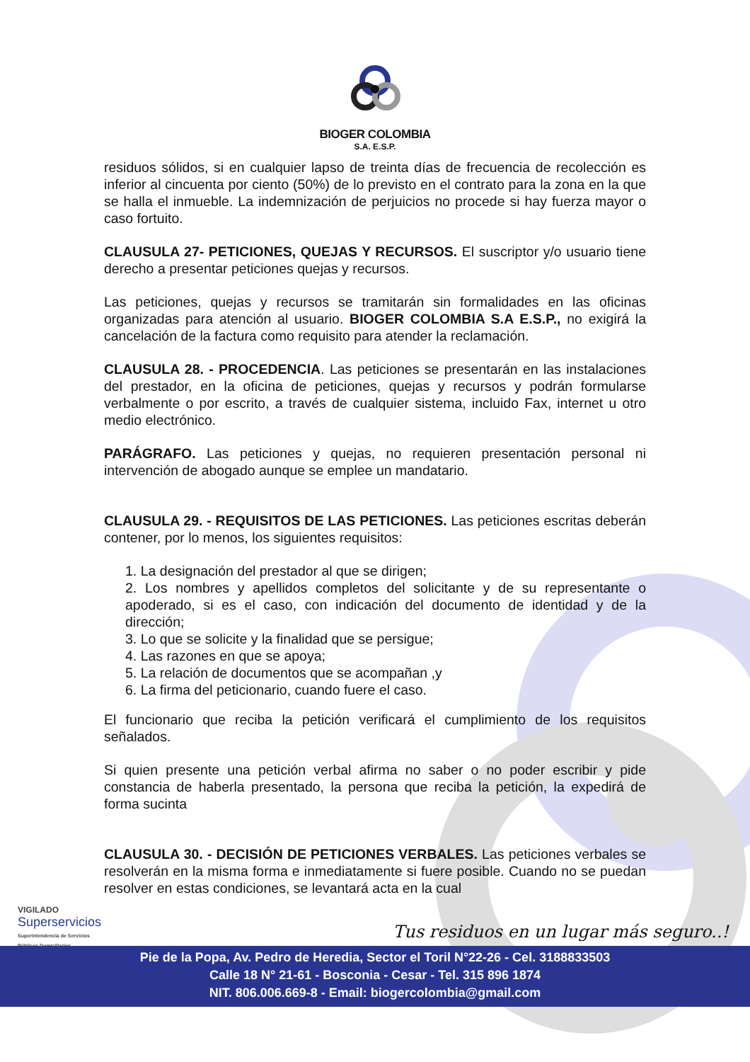BIOGER COLOMBIA
S.A. E.S.P.
residuos sólidos, si en cualquier lapso de treinta días de frecuencia de recolección es inferior al cincuenta por ciento (50%) de lo previsto en el contrato para la zona en la que se halla el inmueble. La indemnización de perjuicios no procede si hay fuerza mayor o caso fortuito.
CLAUSULA 27- PETICIONES, QUEJAS Y RECURSOS. El suscriptor y/o usuario tiene derecho a presentar peticiones quejas y recursos.
Las peticiones, quejas y recursos se tramitarán sin formalidades en las oficinas organizadas para atención al usuario. BIOGER COLOMBIA S.A E.S.P., no exigirá la cancelación de la factura como requisito para atender la reclamación.
CLAUSULA 28. - PROCEDENCIA. Las peticiones se presentarán en las instalaciones del prestador, en la oficina de peticiones, quejas y recursos y podrán formularse verbalmente o por escrito, a través de cualquier sistema, incluido Fax, internet u otro medio electrónico.
PARÁGRAFO. Las peticiones y quejas, no requieren presentación personal ni intervención de abogado aunque se emplee un mandatario.
CLAUSULA 29. - REQUISITOS DE LAS PETICIONES. Las peticiones escritas deberán contener, por lo menos, los siguientes requisitos:
1. La designación del prestador al que se dirigen;
2. Los nombres y apellidos completos del solicitante y de su representante o apoderado, si es el caso, con indicación del documento de identidad y de la dirección;
3. Lo que se solicite y la finalidad que se persigue;
4. Las razones en que se apoya;
5. La relación de documentos que se acompañan ,y
6. La firma del peticionario, cuando fuere el caso.
El funcionario que reciba la petición verificará el cumplimiento de los requisitos señalados.
Si quien presente una petición verbal afirma no saber o no poder escribir y pide constancia de haberla presentado, la persona que reciba la petición, la expedirá de forma sucinta
CLAUSULA 30. - DECISIÓN DE PETICIONES VERBALES. Las peticiones verbales se resolverán en la misma forma e inmediatamente si fuere posible. Cuando no se puedan resolver en estas condiciones, se levantará acta en la cual
VIGILADO
Superservicios
Superintendencia de Servicios
Públicos Domiciliarios
Tus residuos en un lugar más seguro..!
Pie de la Popa, Av. Pedro de Heredia, Sector el Toril N°22-26 - Cel. 3188833503
Calle 18 N° 21-61 - Bosconia - Cesar - Tel. 315 896 1874
NIT. 806.006.669-8 - Email: biogercolombia@gmail.com